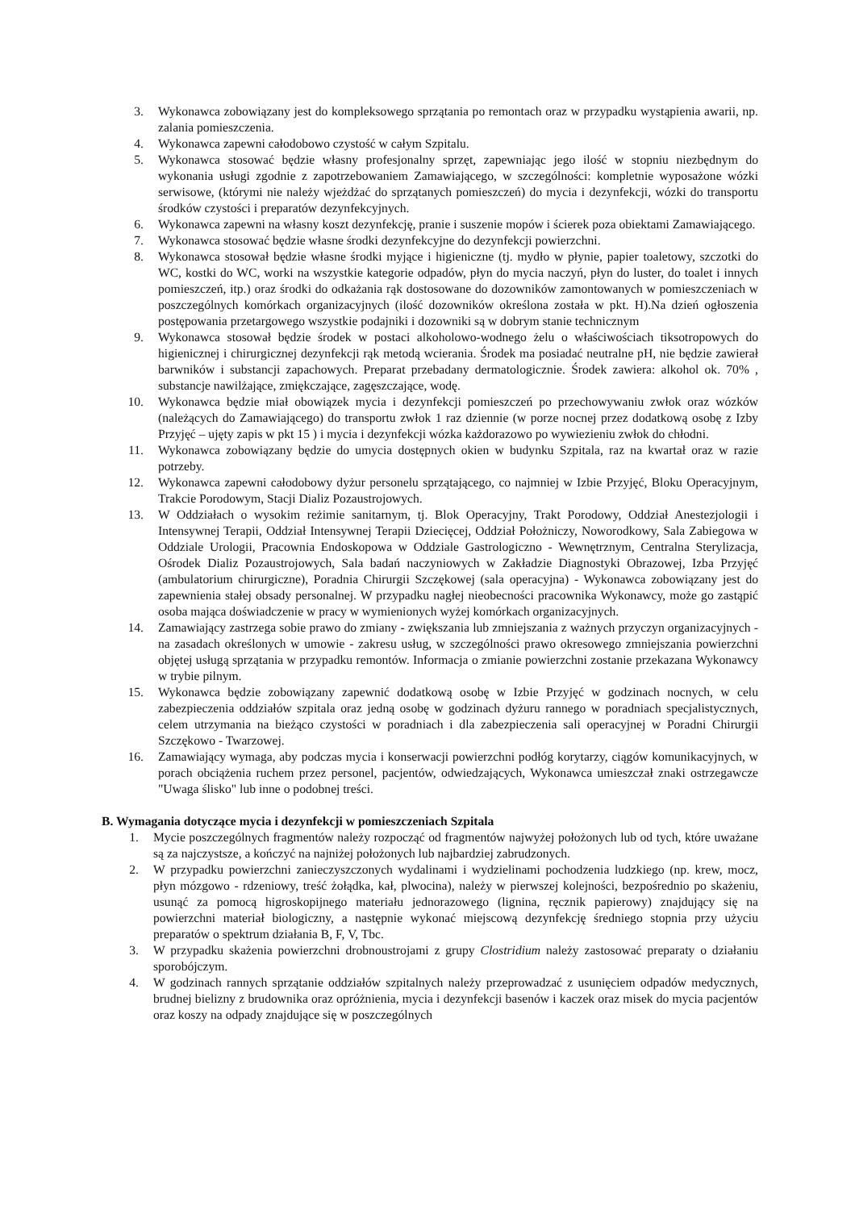3. Wykonawca zobowiązany jest do kompleksowego sprzątania po remontach oraz w przypadku wystąpienia awarii, np. zalania pomieszczenia.
4. Wykonawca zapewni całodobowo czystość w całym Szpitalu.
5. Wykonawca stosować będzie własny profesjonalny sprzęt, zapewniając jego ilość w stopniu niezbędnym do wykonania usługi zgodnie z zapotrzebowaniem Zamawiającego, w szczególności: kompletnie wyposażone wózki serwisowe, (którymi nie należy wjeżdżać do sprzątanych pomieszczeń) do mycia i dezynfekcji, wózki do transportu środków czystości i preparatów dezynfekcyjnych.
6. Wykonawca zapewni na własny koszt dezynfekcję, pranie i suszenie mopów i ścierek poza obiektami Zamawiającego.
7. Wykonawca stosować będzie własne środki dezynfekcyjne do dezynfekcji powierzchni.
8. Wykonawca stosował będzie własne środki myjące i higieniczne (tj. mydło w płynie, papier toaletowy, szczotki do WC, kostki do WC, worki na wszystkie kategorie odpadów, płyn do mycia naczyń, płyn do luster, do toalet i innych pomieszczeń, itp.) oraz środki do odkażania rąk dostosowane do dozowników zamontowanych w pomieszczeniach w poszczególnych komórkach organizacyjnych (ilość dozowników określona została w pkt. H).Na dzień ogłoszenia postępowania przetargowego wszystkie podajniki i dozowniki są w dobrym stanie technicznym
9. Wykonawca stosował będzie środek w postaci alkoholowo-wodnego żelu o właściwościach tiksotropowych do higienicznej i chirurgicznej dezynfekcji rąk metodą wcierania. Środek ma posiadać neutralne pH, nie będzie zawierał barwników i substancji zapachowych. Preparat przebadany dermatologicznie. Środek zawiera: alkohol ok. 70% , substancje nawilżające, zmiękczające, zagęszczające, wodę.
10. Wykonawca będzie miał obowiązek mycia i dezynfekcji pomieszczeń po przechowywaniu zwłok oraz wózków (należących do Zamawiającego) do transportu zwłok 1 raz dziennie (w porze nocnej przez dodatkową osobę z Izby Przyjęć – ujęty zapis w pkt 15 ) i mycia i dezynfekcji wózka każdorazowo po wywiezieniu zwłok do chłodni.
11. Wykonawca zobowiązany będzie do umycia dostępnych okien w budynku Szpitala, raz na kwartał oraz w razie potrzeby.
12. Wykonawca zapewni całodobowy dyżur personelu sprzątającego, co najmniej w Izbie Przyjęć, Bloku Operacyjnym, Trakcie Porodowym, Stacji Dializ Pozaustrojowych.
13. W Oddziałach o wysokim reżimie sanitarnym, tj. Blok Operacyjny, Trakt Porodowy, Oddział Anestezjologii i Intensywnej Terapii, Oddział Intensywnej Terapii Dziecięcej, Oddział Położniczy, Noworodkowy, Sala Zabiegowa w Oddziale Urologii, Pracownia Endoskopowa w Oddziale Gastrologiczno - Wewnętrznym, Centralna Sterylizacja, Ośrodek Dializ Pozaustrojowych, Sala badań naczyniowych w Zakładzie Diagnostyki Obrazowej, Izba Przyjęć (ambulatorium chirurgiczne), Poradnia Chirurgii Szczękowej (sala operacyjna) - Wykonawca zobowiązany jest do zapewnienia stałej obsady personalnej. W przypadku nagłej nieobecności pracownika Wykonawcy, może go zastąpić osoba mająca doświadczenie w pracy w wymienionych wyżej komórkach organizacyjnych.
14. Zamawiający zastrzega sobie prawo do zmiany - zwiększania lub zmniejszania z ważnych przyczyn organizacyjnych - na zasadach określonych w umowie - zakresu usług, w szczególności prawo okresowego zmniejszania powierzchni objętej usługą sprzątania w przypadku remontów. Informacja o zmianie powierzchni zostanie przekazana Wykonawcy w trybie pilnym.
15. Wykonawca będzie zobowiązany zapewnić dodatkową osobę w Izbie Przyjęć w godzinach nocnych, w celu zabezpieczenia oddziałów szpitala oraz jedną osobę w godzinach dyżuru rannego w poradniach specjalistycznych, celem utrzymania na bieżąco czystości w poradniach i dla zabezpieczenia sali operacyjnej w Poradni Chirurgii Szczękowo - Twarzowej.
16. Zamawiający wymaga, aby podczas mycia i konserwacji powierzchni podłóg korytarzy, ciągów komunikacyjnych, w porach obciążenia ruchem przez personel, pacjentów, odwiedzających, Wykonawca umieszczał znaki ostrzegawcze "Uwaga ślisko" lub inne o podobnej treści.
B. Wymagania dotyczące mycia i dezynfekcji w pomieszczeniach Szpitala
1. Mycie poszczególnych fragmentów należy rozpocząć od fragmentów najwyżej położonych lub od tych, które uważane są za najczystsze, a kończyć na najniżej położonych lub najbardziej zabrudzonych.
2. W przypadku powierzchni zanieczyszczonych wydalinami i wydzielinami pochodzenia ludzkiego (np. krew, mocz, płyn mózgowo - rdzeniowy, treść żołądka, kał, plwocina), należy w pierwszej kolejności, bezpośrednio po skażeniu, usunąć za pomocą higroskopijnego materiału jednorazowego (lignina, ręcznik papierowy) znajdujący się na powierzchni materiał biologiczny, a następnie wykonać miejscową dezynfekcję średniego stopnia przy użyciu preparatów o spektrum działania B, F, V, Tbc.
3. W przypadku skażenia powierzchni drobnoustrojami z grupy Clostridium należy zastosować preparaty o działaniu sporobójczym.
4. W godzinach rannych sprzątanie oddziałów szpitalnych należy przeprowadzać z usunięciem odpadów medycznych, brudnej bielizny z brudownika oraz opróżnienia, mycia i dezynfekcji basenów i kaczek oraz misek do mycia pacjentów oraz koszy na odpady znajdujące się w poszczególnych